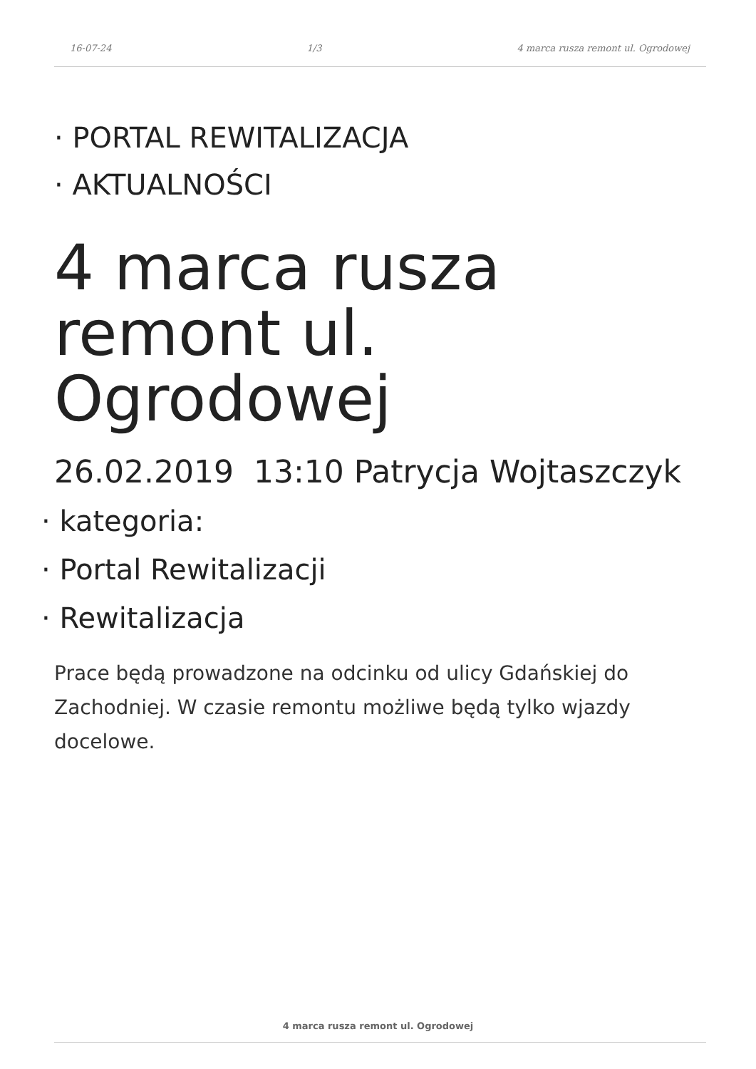16-07-24 1/3 4 marca rusza remont ul. Ogrodowej
· PORTAL REWITALIZACJA
· AKTUALNOŚCI
4 marca rusza remont ul. Ogrodowej
26.02.2019 13:10 Patrycja Wojtaszczyk
· kategoria:
· Portal Rewitalizacji
· Rewitalizacja
Prace będą prowadzone na odcinku od ulicy Gdańskiej do Zachodniej. W czasie remontu możliwe będą tylko wjazdy docelowe.
4 marca rusza remont ul. Ogrodowej